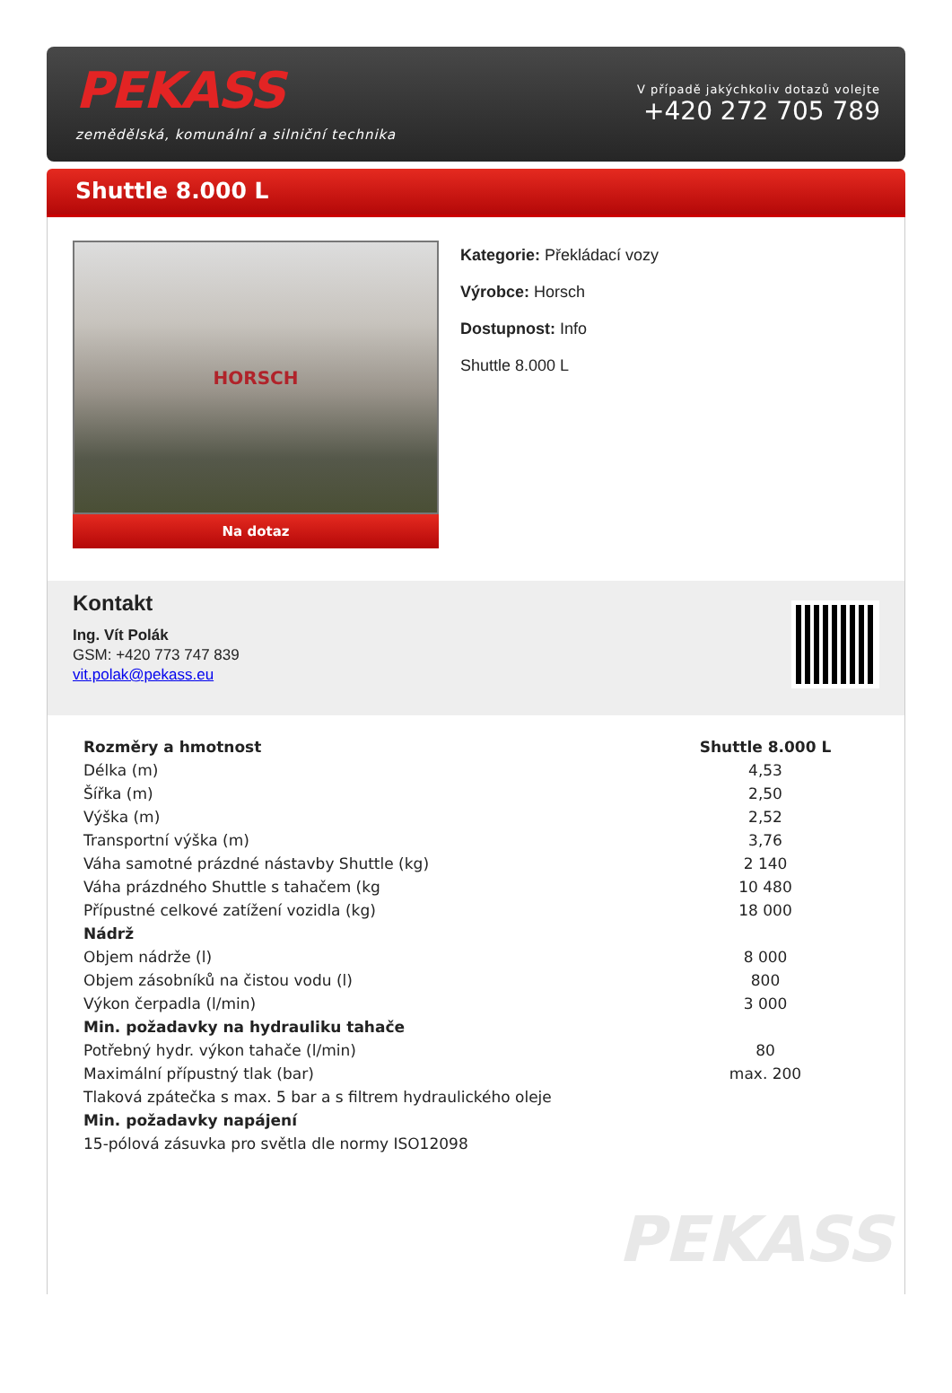PEKASS
zemědělská, komunální a silniční technika
V případě jakýchkoliv dotazů volejte
+420 272 705 789
Shuttle 8.000 L
HORSCH
Na dotaz
Kategorie: Překládací vozy
Výrobce: Horsch
Dostupnost: Info
Shuttle 8.000 L
Kontakt
Ing. Vít Polák
GSM: +420 773 747 839
vit.polak@pekass.eu
| Rozměry a hmotnost | Shuttle 8.000 L |
| --- | --- |
| Délka (m) | 4,53 |
| Šířka (m) | 2,50 |
| Výška (m) | 2,52 |
| Transportní výška (m) | 3,76 |
| Váha samotné prázdné nástavby Shuttle (kg) | 2 140 |
| Váha prázdného Shuttle s tahačem (kg | 10 480 |
| Přípustné celkové zatížení vozidla (kg) | 18 000 |
| Nádrž | |
| Objem nádrže (l) | 8 000 |
| Objem zásobníků na čistou vodu (l) | 800 |
| Výkon čerpadla (l/min) | 3 000 |
| Min. požadavky na hydrauliku tahače | |
| Potřebný hydr. výkon tahače (l/min) | 80 |
| Maximální přípustný tlak (bar) | max. 200 |
| Tlaková zpátečka s max. 5 bar a s filtrem hydraulického oleje | |
| Min. požadavky napájení | |
| 15-pólová zásuvka pro světla dle normy ISO12098 | |
PEKASS